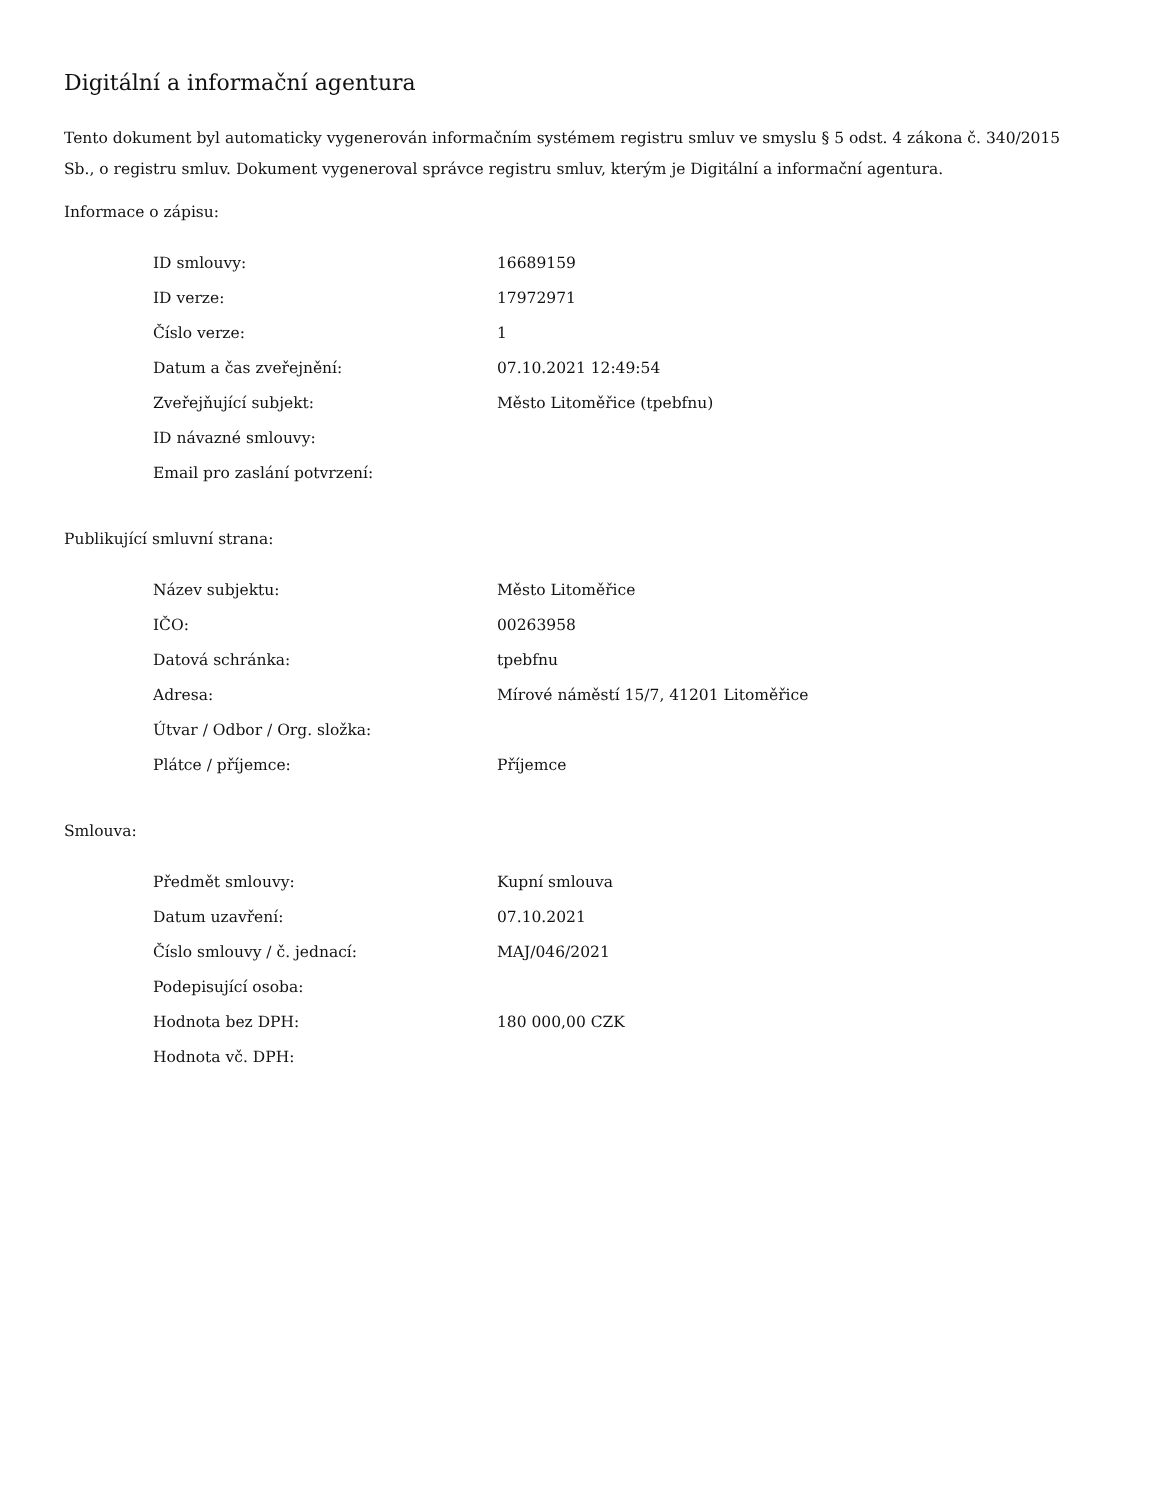Digitální a informační agentura
Tento dokument byl automaticky vygenerován informačním systémem registru smluv ve smyslu § 5 odst. 4 zákona č. 340/2015 Sb., o registru smluv. Dokument vygeneroval správce registru smluv, kterým je Digitální a informační agentura.
Informace o zápisu:
| ID smlouvy: | 16689159 |
| ID verze: | 17972971 |
| Číslo verze: | 1 |
| Datum a čas zveřejnění: | 07.10.2021 12:49:54 |
| Zveřejňující subjekt: | Město Litoměřice (tpebfnu) |
| ID návazné smlouvy: | |
| Email pro zaslání potvrzení: | |
Publikující smluvní strana:
| Název subjektu: | Město Litoměřice |
| IČO: | 00263958 |
| Datová schránka: | tpebfnu |
| Adresa: | Mírové náměstí 15/7, 41201 Litoměřice |
| Útvar / Odbor / Org. složka: | |
| Plátce / příjemce: | Příjemce |
Smlouva:
| Předmět smlouvy: | Kupní smlouva |
| Datum uzavření: | 07.10.2021 |
| Číslo smlouvy / č. jednací: | MAJ/046/2021 |
| Podepisující osoba: | |
| Hodnota bez DPH: | 180 000,00 CZK |
| Hodnota vč. DPH: | |